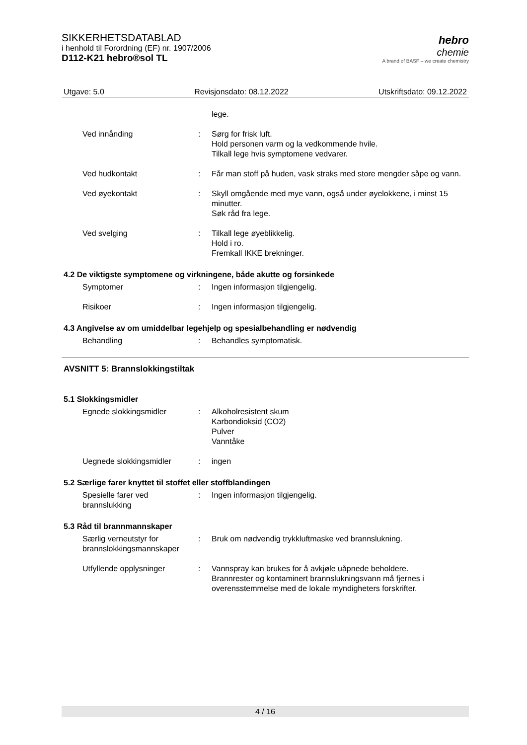SIKKERHETSDATABLAD
i henhold til Forordning (EF) nr. 1907/2006
D112-K21 hebro®sol TL
hebro
chemie
A brand of BASF – we create chemistry
Utgave: 5.0 Revisjonsdato: 08.12.2022 Utskriftsdato: 09.12.2022
lege.
Ved innånding : Sørg for frisk luft.
Hold personen varm og la vedkommende hvile.
Tilkall lege hvis symptomene vedvarer.
Ved hudkontakt : Får man stoff på huden, vask straks med store mengder såpe og vann.
Ved øyekontakt : Skyll omgående med mye vann, også under øyelokkene, i minst 15 minutter.
Søk råd fra lege.
Ved svelging : Tilkall lege øyeblikkelig.
Hold i ro.
Fremkall IKKE brekninger.
4.2 De viktigste symptomene og virkningene, både akutte og forsinkede
Symptomer : Ingen informasjon tilgjengelig.
Risikoer : Ingen informasjon tilgjengelig.
4.3 Angivelse av om umiddelbar legehjelp og spesialbehandling er nødvendig
Behandling : Behandles symptomatisk.
AVSNITT 5: Brannslokkingstiltak
5.1 Slokkingsmidler
Egnede slokkingsmidler : Alkoholresistent skum
Karbondioksid (CO2)
Pulver
Vanntåke
Uegnede slokkingsmidler : ingen
5.2 Særlige farer knyttet til stoffet eller stoffblandingen
Spesielle farer ved brannslukking
: Ingen informasjon tilgjengelig.
5.3 Råd til brannmannskaper
Særlig verneutstyr for brannslokkingsmannskaper
: Bruk om nødvendig trykkluftmaske ved brannslukning.
Utfyllende opplysninger : Vannspray kan brukes for å avkjøle uåpnede beholdere.
Brannrester og kontaminert brannslukningsvann må fjernes i overensstemmelse med de lokale myndigheters forskrifter.
4 / 16